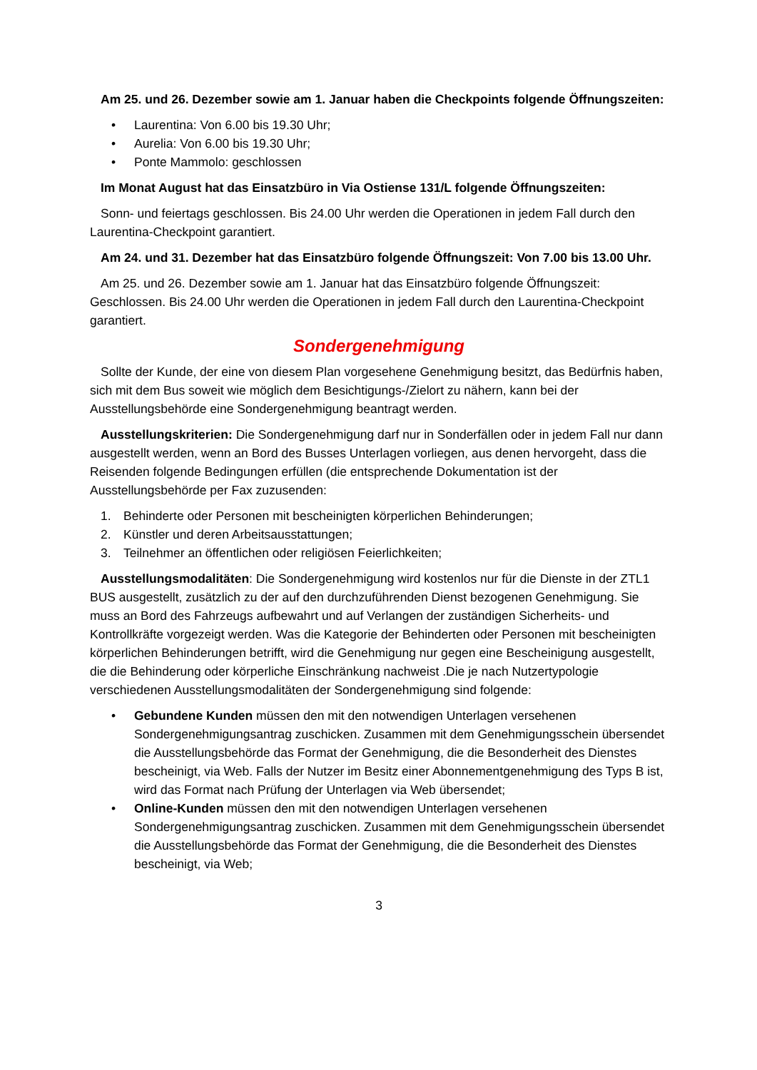Am 25. und 26. Dezember sowie am 1. Januar haben die Checkpoints folgende Öffnungszeiten:
• Laurentina: Von 6.00 bis 19.30 Uhr;
• Aurelia: Von 6.00 bis 19.30 Uhr;
• Ponte Mammolo: geschlossen
Im Monat August hat das Einsatzbüro in Via Ostiense 131/L folgende Öffnungszeiten:
Sonn- und feiertags geschlossen. Bis 24.00 Uhr werden die Operationen in jedem Fall durch den Laurentina-Checkpoint garantiert.
Am 24. und 31. Dezember hat das Einsatzbüro folgende Öffnungszeit: Von 7.00 bis 13.00 Uhr.
Am 25. und 26. Dezember sowie am 1. Januar hat das Einsatzbüro folgende Öffnungszeit: Geschlossen. Bis 24.00 Uhr werden die Operationen in jedem Fall durch den Laurentina-Checkpoint garantiert.
Sondergenehmigung
Sollte der Kunde, der eine von diesem Plan vorgesehene Genehmigung besitzt, das Bedürfnis haben, sich mit dem Bus soweit wie möglich dem Besichtigungs-/Zielort zu nähern, kann bei der Ausstellungsbehörde eine Sondergenehmigung beantragt werden.
Ausstellungskriterien: Die Sondergenehmigung darf nur in Sonderfällen oder in jedem Fall nur dann ausgestellt werden, wenn an Bord des Busses Unterlagen vorliegen, aus denen hervorgeht, dass die Reisenden folgende Bedingungen erfüllen (die entsprechende Dokumentation ist der Ausstellungsbehörde per Fax zuzusenden:
1. Behinderte oder Personen mit bescheinigten körperlichen Behinderungen;
2. Künstler und deren Arbeitsausstattungen;
3. Teilnehmer an öffentlichen oder religiösen Feierlichkeiten;
Ausstellungsmodalitäten: Die Sondergenehmigung wird kostenlos nur für die Dienste in der ZTL1 BUS ausgestellt, zusätzlich zu der auf den durchzuführenden Dienst bezogenen Genehmigung. Sie muss an Bord des Fahrzeugs aufbewahrt und auf Verlangen der zuständigen Sicherheits- und Kontrollkräfte vorgezeigt werden. Was die Kategorie der Behinderten oder Personen mit bescheinigten körperlichen Behinderungen betrifft, wird die Genehmigung nur gegen eine Bescheinigung ausgestellt, die die Behinderung oder körperliche Einschränkung nachweist .Die je nach Nutzertypologie verschiedenen Ausstellungsmodalitäten der Sondergenehmigung sind folgende:
• Gebundene Kunden müssen den mit den notwendigen Unterlagen versehenen Sondergenehmigungsantrag zuschicken. Zusammen mit dem Genehmigungsschein übersendet die Ausstellungsbehörde das Format der Genehmigung, die die Besonderheit des Dienstes bescheinigt, via Web. Falls der Nutzer im Besitz einer Abonnementgenehmigung des Typs B ist, wird das Format nach Prüfung der Unterlagen via Web übersendet;
• Online-Kunden müssen den mit den notwendigen Unterlagen versehenen Sondergenehmigungsantrag zuschicken. Zusammen mit dem Genehmigungsschein übersendet die Ausstellungsbehörde das Format der Genehmigung, die die Besonderheit des Dienstes bescheinigt, via Web;
3